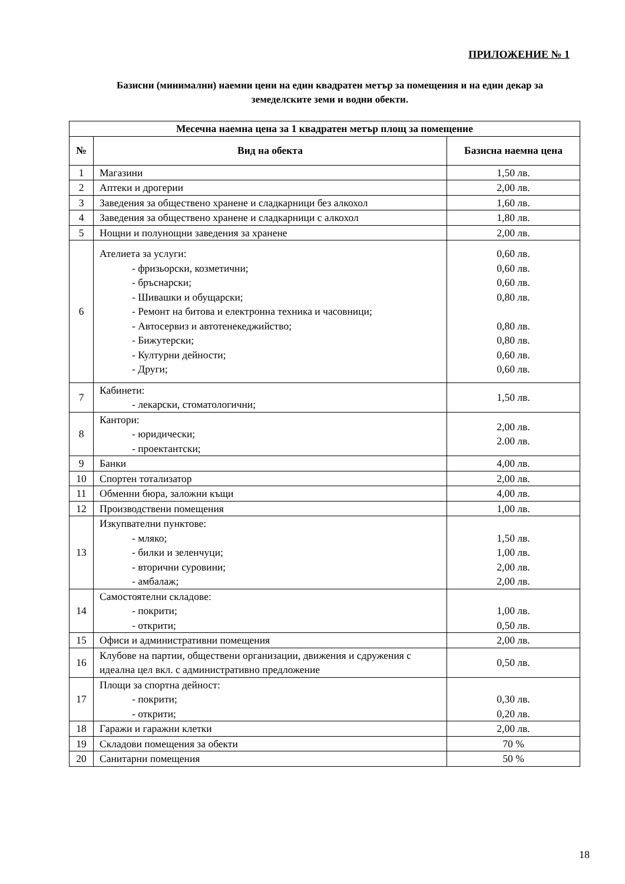ПРИЛОЖЕНИЕ № 1
Базисни (минимални) наемни цени на един квадратен метър за помещения и на един декар за земеделските земи и водни обекти.
| Месечна наемна цена за 1 квадратен метър площ за помещение | | |
| --- | --- | --- |
| № | Вид на обекта | Базисна наемна цена |
| 1 | Магазини | 1,50 лв. |
| 2 | Аптеки и дрогерии | 2,00 лв. |
| 3 | Заведения за обществено хранене и сладкарници без алкохол | 1,60 лв. |
| 4 | Заведения за обществено хранене и сладкарници с алкохол | 1,80 лв. |
| 5 | Нощни и полунощни заведения за хранене | 2,00 лв. |
| 6 | Ателиета за услуги: - фризьорски, козметични; - бръснарски; - Шивашки и обущарски; - Ремонт на битова и електронна техника и часовници; - Автосервиз и автотенекеджийство; - Бижутерски; - Културни дейности; - Други; | 0,60 лв. 0,60 лв. 0,60 лв. 0,80 лв. 0,80 лв. 0,80 лв. 0,60 лв. 0,60 лв. |
| 7 | Кабинети: - лекарски, стоматологични; | 1,50 лв. |
| 8 | Кантори: - юридически; - проектантски; | 2,00 лв. 2.00 лв. |
| 9 | Банки | 4,00 лв. |
| 10 | Спортен тотализатор | 2,00 лв. |
| 11 | Обменни бюра, заложни къщи | 4,00 лв. |
| 12 | Производствени помещения | 1,00 лв. |
| 13 | Изкупвателни пунктове: - мляко; - билки и зеленчуци; - вторични суровини; - амбалаж; | 1,50 лв. 1,00 лв. 2,00 лв. 2,00 лв. |
| 14 | Самостоятелни складове: - покрити; - открити; | 1,00 лв. 0,50 лв. |
| 15 | Офиси и административни помещения | 2,00 лв. |
| 16 | Клубове на партии, обществени организации, движения и сдружения с идеална цел вкл. с административно предложение | 0,50 лв. |
| 17 | Площи за спортна дейност: - покрити; - открити; | 0,30 лв. 0,20 лв. |
| 18 | Гаражи и гаражни клетки | 2,00 лв. |
| 19 | Складови помещения за обекти | 70 % |
| 20 | Санитарни помещения | 50 % |
18